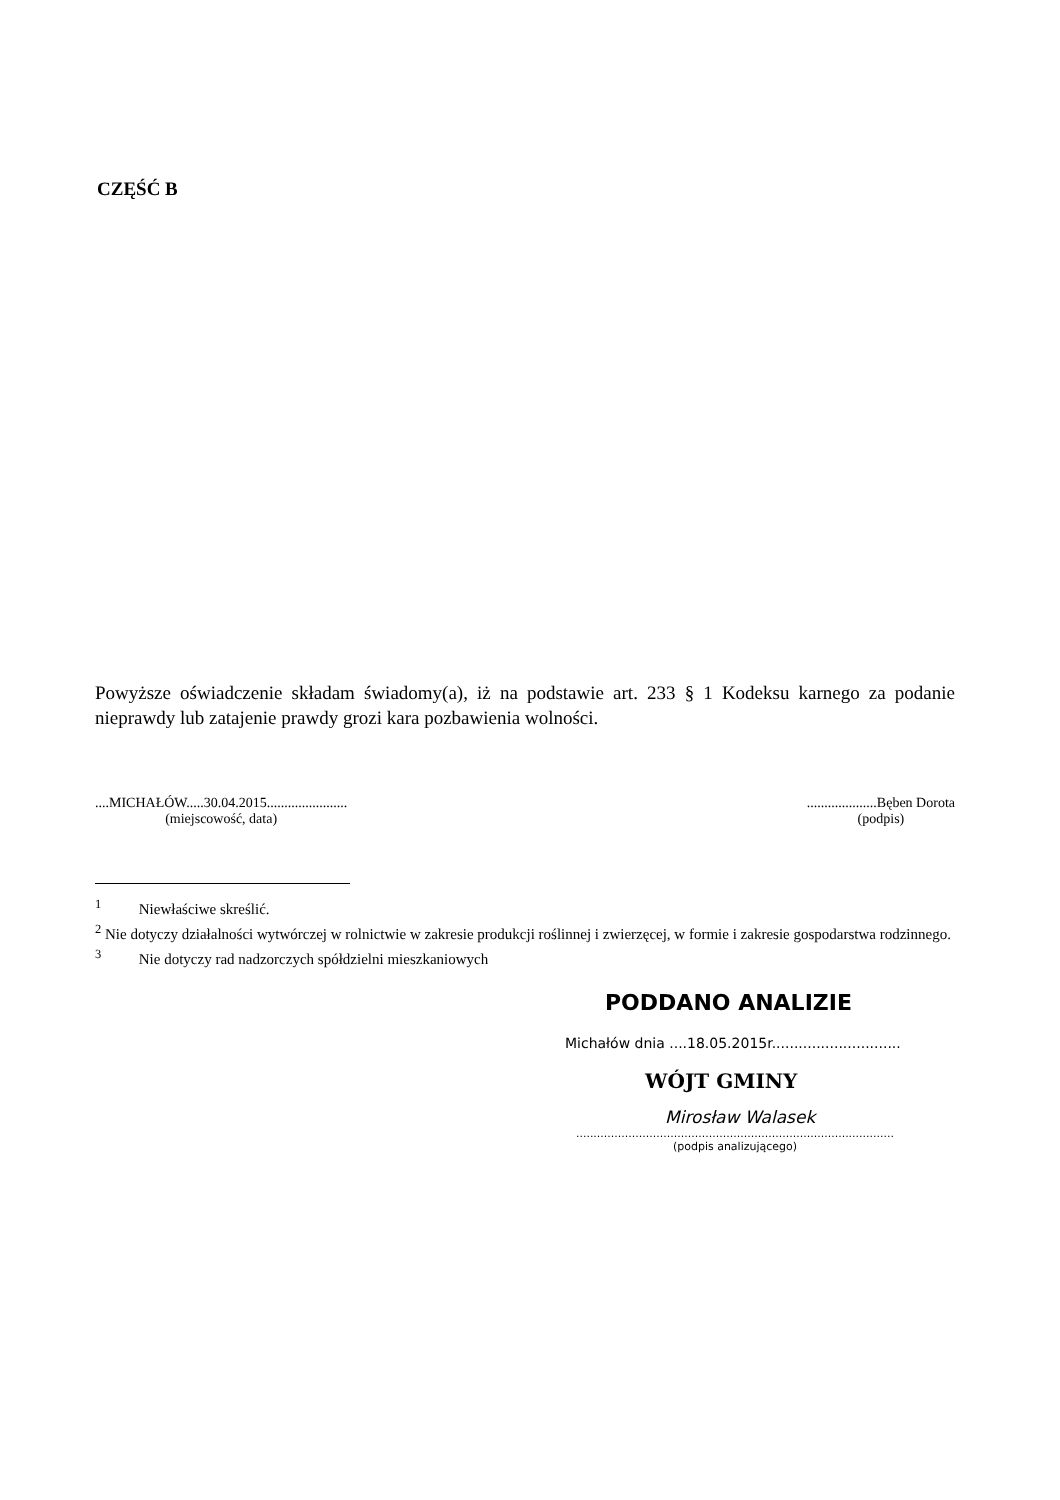CZĘŚĆ B
Powyższe oświadczenie składam świadomy(a), iż na podstawie art. 233 § 1 Kodeksu karnego za podanie nieprawdy lub zatajenie prawdy grozi kara pozbawienia wolności.
....MICHAŁÓW.....30.04.2015.......................
(miejscowość, data)
....................Bęben Dorota
(podpis)
<sup>1</sup> Niewłaściwe skreślić.
<sup>2</sup> Nie dotyczy działalności wytwórczej w rolnictwie w zakresie produkcji roślinnej i zwierzęcej, w formie i zakresie gospodarstwa rodzinnego.
<sup>3</sup> Nie dotyczy rad nadzorczych spółdzielni mieszkaniowych
PODDANO ANALIZIE
Michałów dnia ....18.05.2015r.............................
WÓJT GMINY
Mirosław Walasek
...........................................................................................
(podpis analizującego)